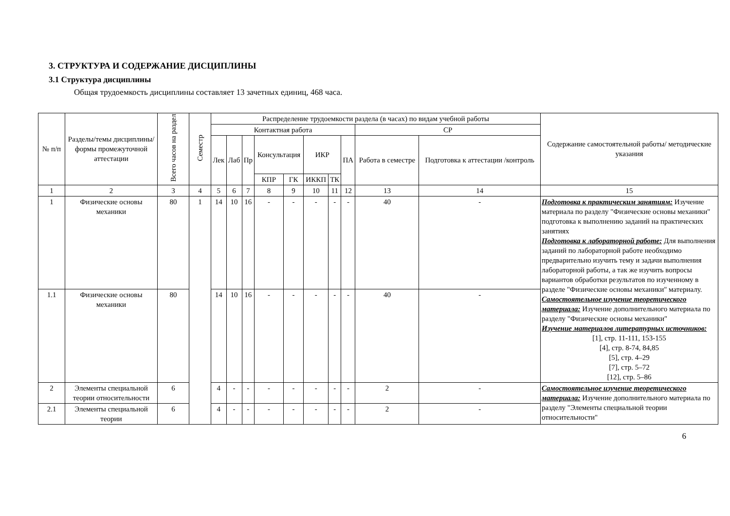3. СТРУКТУРА И СОДЕРЖАНИЕ ДИСЦИПЛИНЫ
3.1 Структура дисциплины
Общая трудоемкость дисциплины составляет 13 зачетных единиц, 468 часа.
| № п/п | Разделы/темы дисциплины/формы промежуточной аттестации | Всего часов на раздел | Семестр | Распределение трудоемкости раздела (в часах) по видам учебной работы | | | | | | | | | | Содержание самостоятельной работы/ методические указания |
| --- | --- | --- | --- | --- | --- | --- | --- | --- | --- | --- | --- | --- | --- | --- |
| | | | | Контактная работа | | | | | | | | СР | | |
| | | | | Лек | Лаб | Пр | Консультация | | ИКР | | ПА | Работа в семестре | Подготовка к аттестации /контроль | |
| | | | | | | | КПР | ГК | ИККП | ТК | | | | |
| 1 | 2 | 3 | 4 | 5 | 6 | 7 | 8 | 9 | 10 | 11 | 12 | 13 | 14 | 15 |
| 1 | Физические основы механики | 80 | 1 | 14 | 10 | 16 | - | - | - | - | - | 40 | - | Подготовка к практическим занятиям: Изучение материала по разделу "Физические основы механики" подготовка к выполнению заданий на практических занятиях Подготовка к лабораторной работе: Для выполнения заданий по лабораторной работе необходимо предварительно изучить тему и задачи выполнения лабораторной работы, а так же изучить вопросы вариантов обработки результатов по изученному в разделе "Физические основы механики" материалу. Самостоятельное изучение теоретического материала: Изучение дополнительного материала по разделу "Физические основы механики" Изучение материалов литературных источников: [1], стр. 11-111, 153-155 [4], стр. 8-74, 84,85 [5], стр. 4–29 [7], стр. 5–72 [12], стр. 5–86 |
| 1.1 | Физические основы механики | 80 | | 14 | 10 | 16 | - | - | - | - | - | 40 | - | |
| 2 | Элементы специальной теории относительности | 6 | | 4 | - | - | - | - | - | - | - | 2 | - | Самостоятельное изучение теоретического материала: Изучение дополнительного материала по разделу "Элементы специальной теории относительности" |
| 2.1 | Элементы специальной теории | 6 | | 4 | - | - | - | - | - | - | - | 2 | - | |
6